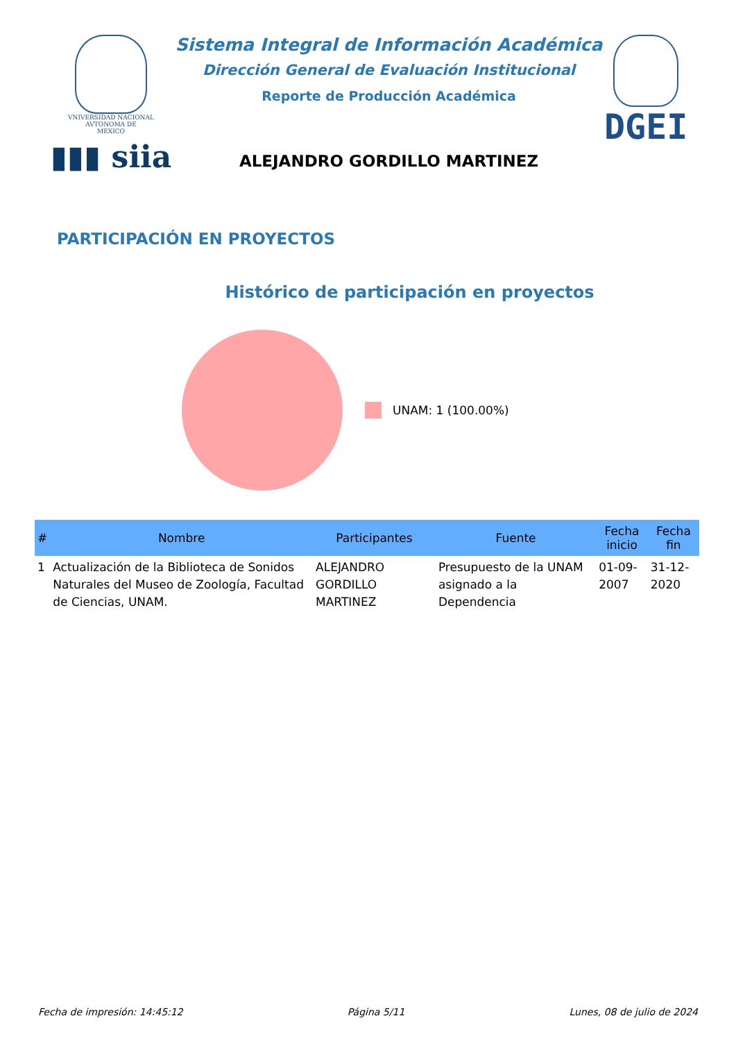VNIVERSIDAD NACIONAL
AVTONOMA DE
MEXICO
▮▮▮ siia
Sistema Integral de Información Académica
Dirección General de Evaluación Institucional
Reporte de Producción Académica
ALEJANDRO GORDILLO MARTINEZ
DGEI
PARTICIPACIÓN EN PROYECTOS
Histórico de participación en proyectos
UNAM: 1 (100.00%)
| # | Nombre | Participantes | Fuente | Fecha inicio | Fecha fin |
| --- | --- | --- | --- | --- | --- |
| 1 | Actualización de la Biblioteca de Sonidos Naturales del Museo de Zoología, Facultad de Ciencias, UNAM. | ALEJANDRO GORDILLO MARTINEZ | Presupuesto de la UNAM asignado a la Dependencia | 01-09-2007 | 31-12-2020 |
Fecha de impresión: 14:45:12 Página 5/11 Lunes, 08 de julio de 2024